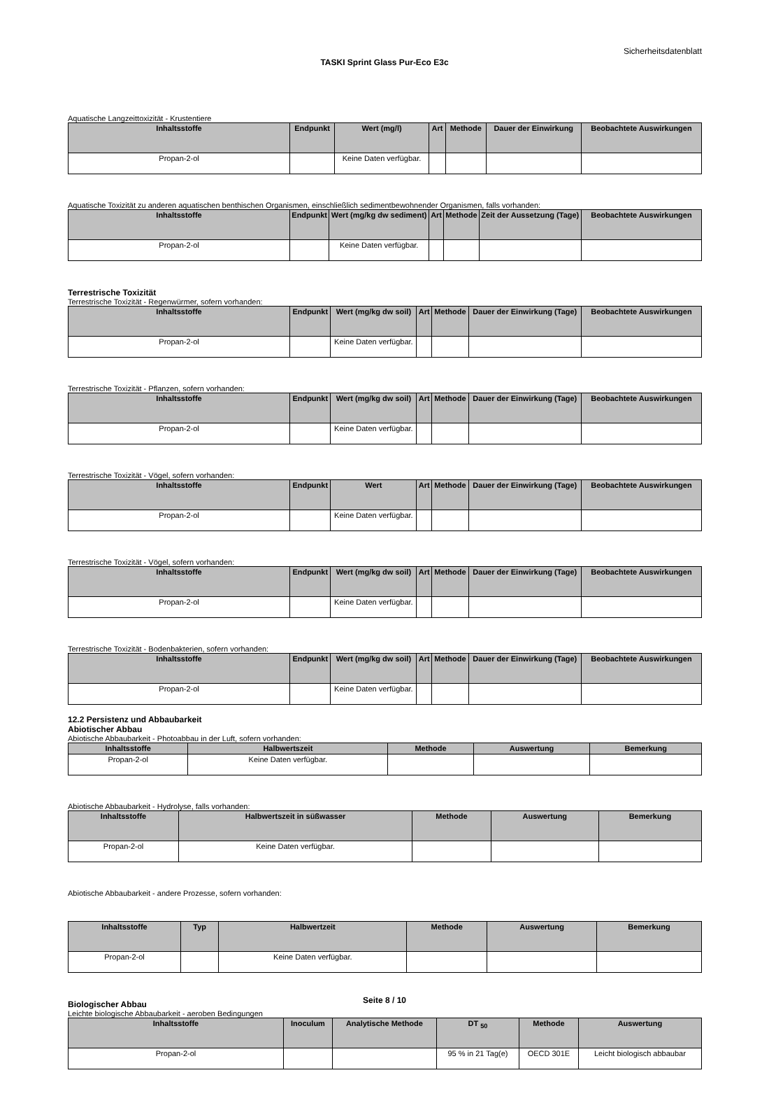Sicherheitsdatenblatt
TASKI Sprint Glass Pur-Eco E3c
Aquatische Langzeittoxizität - Krustentiere
| Inhaltsstoffe | Endpunkt | Wert (mg/l) | Art | Methode | Dauer der Einwirkung | Beobachtete Auswirkungen |
| --- | --- | --- | --- | --- | --- | --- |
| Propan-2-ol | | Keine Daten verfügbar. | | | | |
Aquatische Toxizität zu anderen aquatischen benthischen Organismen, einschließlich sedimentbewohnender Organismen, falls vorhanden:
| Inhaltsstoffe | Endpunkt | Wert (mg/kg dw sediment) | Art | Methode | Zeit der Aussetzung (Tage) | Beobachtete Auswirkungen |
| --- | --- | --- | --- | --- | --- | --- |
| Propan-2-ol | | Keine Daten verfügbar. | | | | |
Terrestrische Toxizität
Terrestrische Toxizität - Regenwürmer, sofern vorhanden:
| Inhaltsstoffe | Endpunkt | Wert (mg/kg dw soil) | Art | Methode | Dauer der Einwirkung (Tage) | Beobachtete Auswirkungen |
| --- | --- | --- | --- | --- | --- | --- |
| Propan-2-ol | | Keine Daten verfügbar. | | | | |
Terrestrische Toxizität - Pflanzen, sofern vorhanden:
| Inhaltsstoffe | Endpunkt | Wert (mg/kg dw soil) | Art | Methode | Dauer der Einwirkung (Tage) | Beobachtete Auswirkungen |
| --- | --- | --- | --- | --- | --- | --- |
| Propan-2-ol | | Keine Daten verfügbar. | | | | |
Terrestrische Toxizität - Vögel, sofern vorhanden:
| Inhaltsstoffe | Endpunkt | Wert | Art | Methode | Dauer der Einwirkung (Tage) | Beobachtete Auswirkungen |
| --- | --- | --- | --- | --- | --- | --- |
| Propan-2-ol | | Keine Daten verfügbar. | | | | |
Terrestrische Toxizität - Vögel, sofern vorhanden:
| Inhaltsstoffe | Endpunkt | Wert (mg/kg dw soil) | Art | Methode | Dauer der Einwirkung (Tage) | Beobachtete Auswirkungen |
| --- | --- | --- | --- | --- | --- | --- |
| Propan-2-ol | | Keine Daten verfügbar. | | | | |
Terrestrische Toxizität - Bodenbakterien, sofern vorhanden:
| Inhaltsstoffe | Endpunkt | Wert (mg/kg dw soil) | Art | Methode | Dauer der Einwirkung (Tage) | Beobachtete Auswirkungen |
| --- | --- | --- | --- | --- | --- | --- |
| Propan-2-ol | | Keine Daten verfügbar. | | | | |
12.2 Persistenz und Abbaubarkeit
Abiotischer Abbau
Abiotische Abbaubarkeit - Photoabbau in der Luft, sofern vorhanden:
| Inhaltsstoffe | Halbwertszeit | Methode | Auswertung | Bemerkung |
| --- | --- | --- | --- | --- |
| Propan-2-ol | Keine Daten verfügbar. | | | |
Abiotische Abbaubarkeit - Hydrolyse, falls vorhanden:
| Inhaltsstoffe | Halbwertszeit in süßwasser | Methode | Auswertung | Bemerkung |
| --- | --- | --- | --- | --- |
| Propan-2-ol | Keine Daten verfügbar. | | | |
Abiotische Abbaubarkeit - andere Prozesse, sofern vorhanden:
| Inhaltsstoffe | Typ | Halbwertzeit | Methode | Auswertung | Bemerkung |
| --- | --- | --- | --- | --- | --- |
| Propan-2-ol | | Keine Daten verfügbar. | | | |
Biologischer Abbau
Leichte biologische Abbaubarkeit - aeroben Bedingungen
| Inhaltsstoffe | Inoculum | Analytische Methode | DT <sub>50</sub> | Methode | Auswertung |
| --- | --- | --- | --- | --- | --- |
| Propan-2-ol | | | 95 % in 21 Tag(e) | OECD 301E | Leicht biologisch abbaubar |
Seite 8 / 10